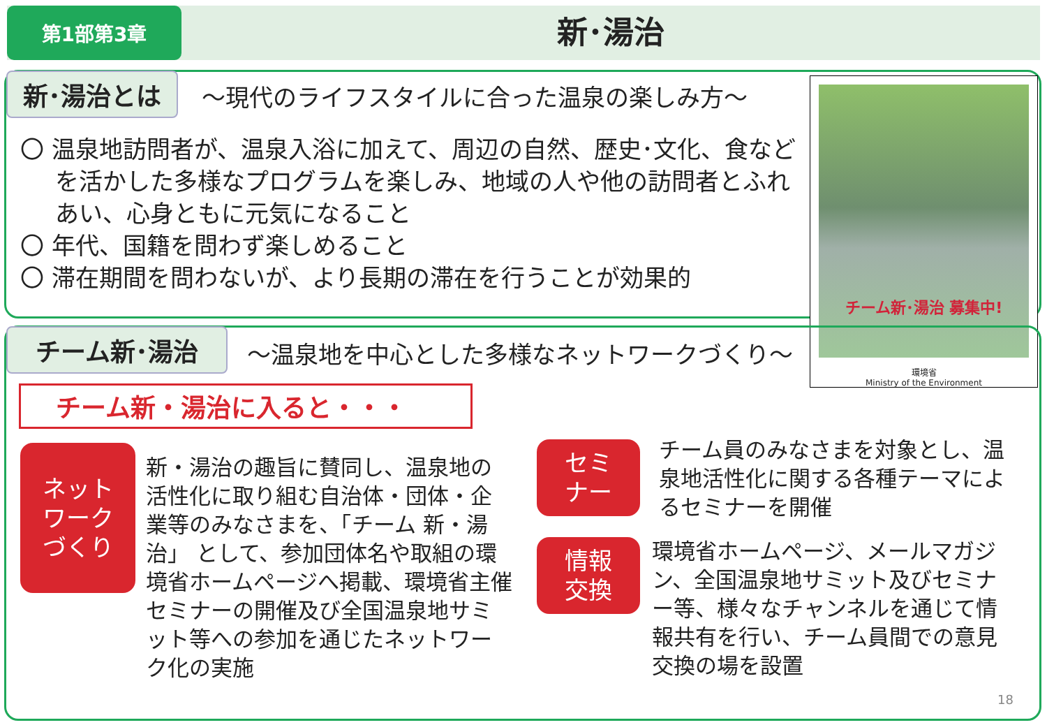第1部第3章
新･湯治
新･湯治とは
～現代のライフスタイルに合った温泉の楽しみ方～
〇 温泉地訪問者が、温泉入浴に加えて、周辺の自然、歴史･文化、食などを活かした多様なプログラムを楽しみ、地域の人や他の訪問者とふれあい、心身ともに元気になること
〇 年代、国籍を問わず楽しめること
〇 滞在期間を問わないが、より長期の滞在を行うことが効果的
チーム新･湯治 募集中!
環境省
Ministry of the Environment
チーム新･湯治
～温泉地を中心とした多様なネットワークづくり～
チーム新・湯治に入ると・・・
ネット
ワーク
づくり
新・湯治の趣旨に賛同し、温泉地の活性化に取り組む自治体・団体・企業等のみなさまを、「チーム 新・湯治」 として、参加団体名や取組の環境省ホームページへ掲載、環境省主催セミナーの開催及び全国温泉地サミット等への参加を通じたネットワーク化の実施
セミ
ナー
チーム員のみなさまを対象とし、温泉地活性化に関する各種テーマによるセミナーを開催
情報
交換
環境省ホームページ、メールマガジン、全国温泉地サミット及びセミナー等、様々なチャンネルを通じて情報共有を行い、チーム員間での意見交換の場を設置
18